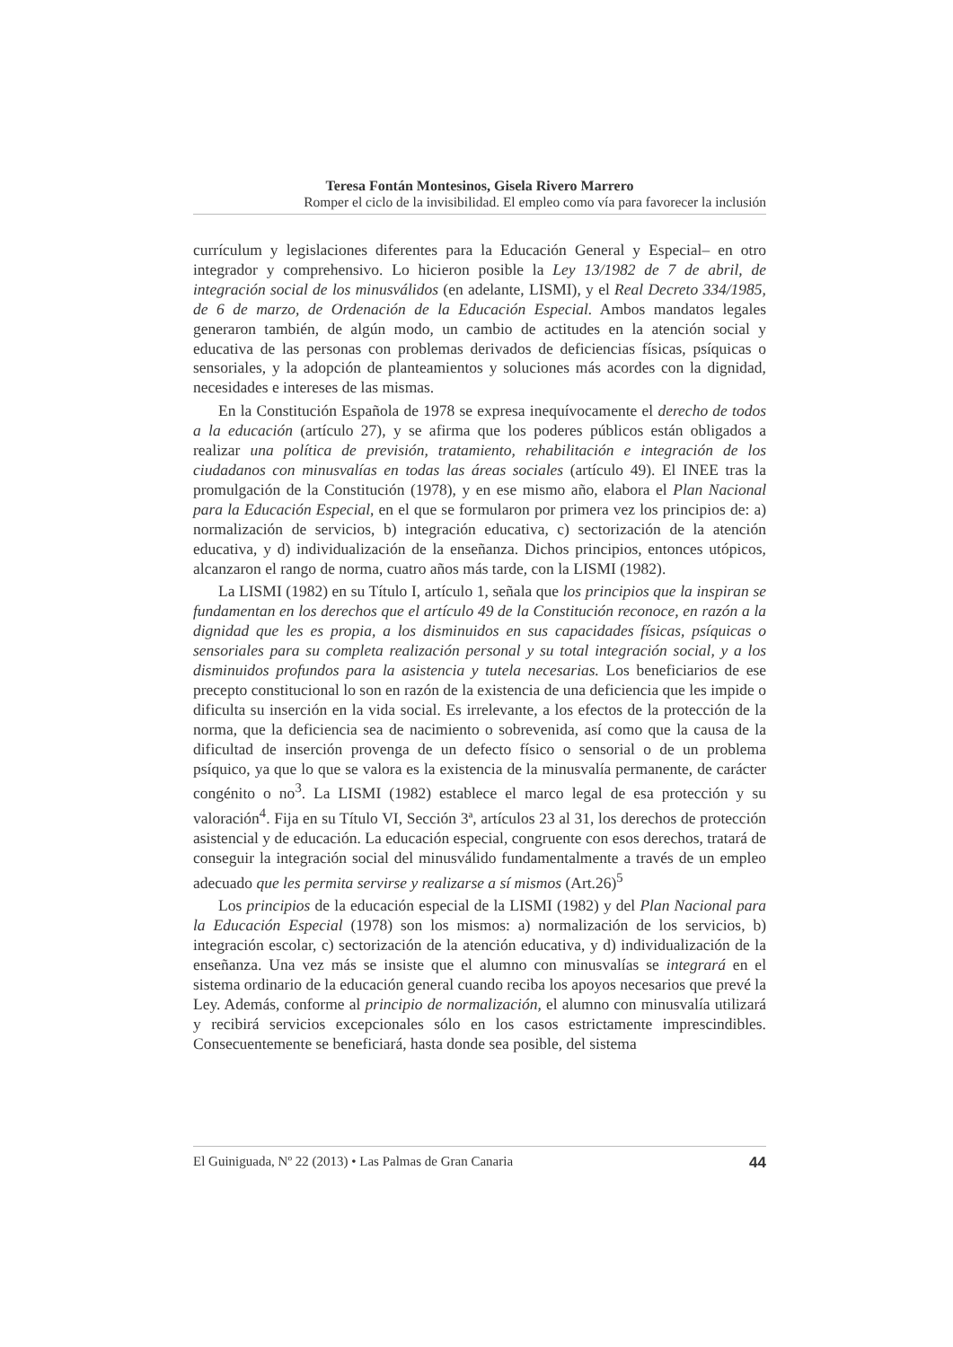Teresa Fontán Montesinos, Gisela Rivero Marrero
Romper el ciclo de la invisibilidad. El empleo como vía para favorecer la inclusión
currículum y legislaciones diferentes para la Educación General y Especial– en otro integrador y comprehensivo. Lo hicieron posible la Ley 13/1982 de 7 de abril, de integración social de los minusválidos (en adelante, LISMI), y el Real Decreto 334/1985, de 6 de marzo, de Ordenación de la Educación Especial. Ambos mandatos legales generaron también, de algún modo, un cambio de actitudes en la atención social y educativa de las personas con problemas derivados de deficiencias físicas, psíquicas o sensoriales, y la adopción de planteamientos y soluciones más acordes con la dignidad, necesidades e intereses de las mismas.
En la Constitución Española de 1978 se expresa inequívocamente el derecho de todos a la educación (artículo 27), y se afirma que los poderes públicos están obligados a realizar una política de previsión, tratamiento, rehabilitación e integración de los ciudadanos con minusvalías en todas las áreas sociales (artículo 49). El INEE tras la promulgación de la Constitución (1978), y en ese mismo año, elabora el Plan Nacional para la Educación Especial, en el que se formularon por primera vez los principios de: a) normalización de servicios, b) integración educativa, c) sectorización de la atención educativa, y d) individualización de la enseñanza. Dichos principios, entonces utópicos, alcanzaron el rango de norma, cuatro años más tarde, con la LISMI (1982).
La LISMI (1982) en su Título I, artículo 1, señala que los principios que la inspiran se fundamentan en los derechos que el artículo 49 de la Constitución reconoce, en razón a la dignidad que les es propia, a los disminuidos en sus capacidades físicas, psíquicas o sensoriales para su completa realización personal y su total integración social, y a los disminuidos profundos para la asistencia y tutela necesarias. Los beneficiarios de ese precepto constitucional lo son en razón de la existencia de una deficiencia que les impide o dificulta su inserción en la vida social. Es irrelevante, a los efectos de la protección de la norma, que la deficiencia sea de nacimiento o sobrevenida, así como que la causa de la dificultad de inserción provenga de un defecto físico o sensorial o de un problema psíquico, ya que lo que se valora es la existencia de la minusvalía permanente, de carácter congénito o no<sup>3</sup>. La LISMI (1982) establece el marco legal de esa protección y su valoración<sup>4</sup>. Fija en su Título VI, Sección 3ª, artículos 23 al 31, los derechos de protección asistencial y de educación. La educación especial, congruente con esos derechos, tratará de conseguir la integración social del minusválido fundamentalmente a través de un empleo adecuado que les permita servirse y realizarse a sí mismos (Art.26)<sup>5</sup>
Los principios de la educación especial de la LISMI (1982) y del Plan Nacional para la Educación Especial (1978) son los mismos: a) normalización de los servicios, b) integración escolar, c) sectorización de la atención educativa, y d) individualización de la enseñanza. Una vez más se insiste que el alumno con minusvalías se integrará en el sistema ordinario de la educación general cuando reciba los apoyos necesarios que prevé la Ley. Además, conforme al principio de normalización, el alumno con minusvalía utilizará y recibirá servicios excepcionales sólo en los casos estrictamente imprescindibles. Consecuentemente se beneficiará, hasta donde sea posible, del sistema
El Guiniguada, Nº 22 (2013) • Las Palmas de Gran Canaria 44